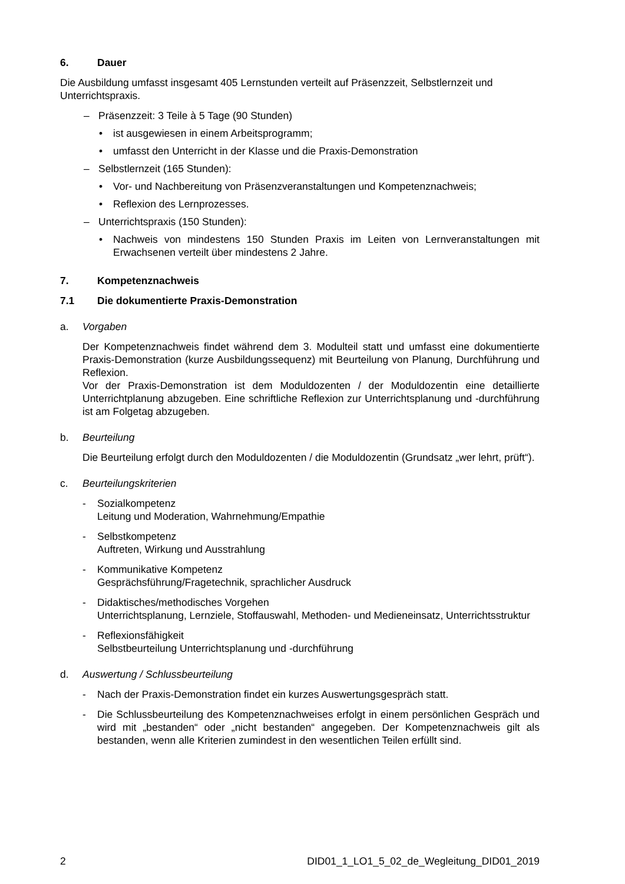6. Dauer
Die Ausbildung umfasst insgesamt 405 Lernstunden verteilt auf Präsenzzeit, Selbstlernzeit und Unterrichtspraxis.
– Präsenzzeit: 3 Teile à 5 Tage (90 Stunden)
• ist ausgewiesen in einem Arbeitsprogramm;
• umfasst den Unterricht in der Klasse und die Praxis-Demonstration
– Selbstlernzeit (165 Stunden):
• Vor- und Nachbereitung von Präsenzveranstaltungen und Kompetenznachweis;
• Reflexion des Lernprozesses.
– Unterrichtspraxis (150 Stunden):
• Nachweis von mindestens 150 Stunden Praxis im Leiten von Lernveranstaltungen mit Erwachsenen verteilt über mindestens 2 Jahre.
7. Kompetenznachweis
7.1 Die dokumentierte Praxis-Demonstration
a. Vorgaben
Der Kompetenznachweis findet während dem 3. Modulteil statt und umfasst eine dokumentierte Praxis-Demonstration (kurze Ausbildungssequenz) mit Beurteilung von Planung, Durchführung und Reflexion.
Vor der Praxis-Demonstration ist dem Moduldozenten / der Moduldozentin eine detaillierte Unterrichtplanung abzugeben. Eine schriftliche Reflexion zur Unterrichtsplanung und -durchführung ist am Folgetag abzugeben.
b. Beurteilung
Die Beurteilung erfolgt durch den Moduldozenten / die Moduldozentin (Grundsatz „wer lehrt, prüft“).
c. Beurteilungskriterien
- Sozialkompetenz
Leitung und Moderation, Wahrnehmung/Empathie
- Selbstkompetenz
Auftreten, Wirkung und Ausstrahlung
- Kommunikative Kompetenz
Gesprächsführung/Fragetechnik, sprachlicher Ausdruck
- Didaktisches/methodisches Vorgehen
Unterrichtsplanung, Lernziele, Stoffauswahl, Methoden- und Medieneinsatz, Unterrichtsstruktur
- Reflexionsfähigkeit
Selbstbeurteilung Unterrichtsplanung und -durchführung
d. Auswertung / Schlussbeurteilung
- Nach der Praxis-Demonstration findet ein kurzes Auswertungsgespräch statt.
- Die Schlussbeurteilung des Kompetenznachweises erfolgt in einem persönlichen Gespräch und wird mit „bestanden“ oder „nicht bestanden“ angegeben. Der Kompetenznachweis gilt als bestanden, wenn alle Kriterien zumindest in den wesentlichen Teilen erfüllt sind.
2 DID01_1_LO1_5_02_de_Wegleitung_DID01_2019